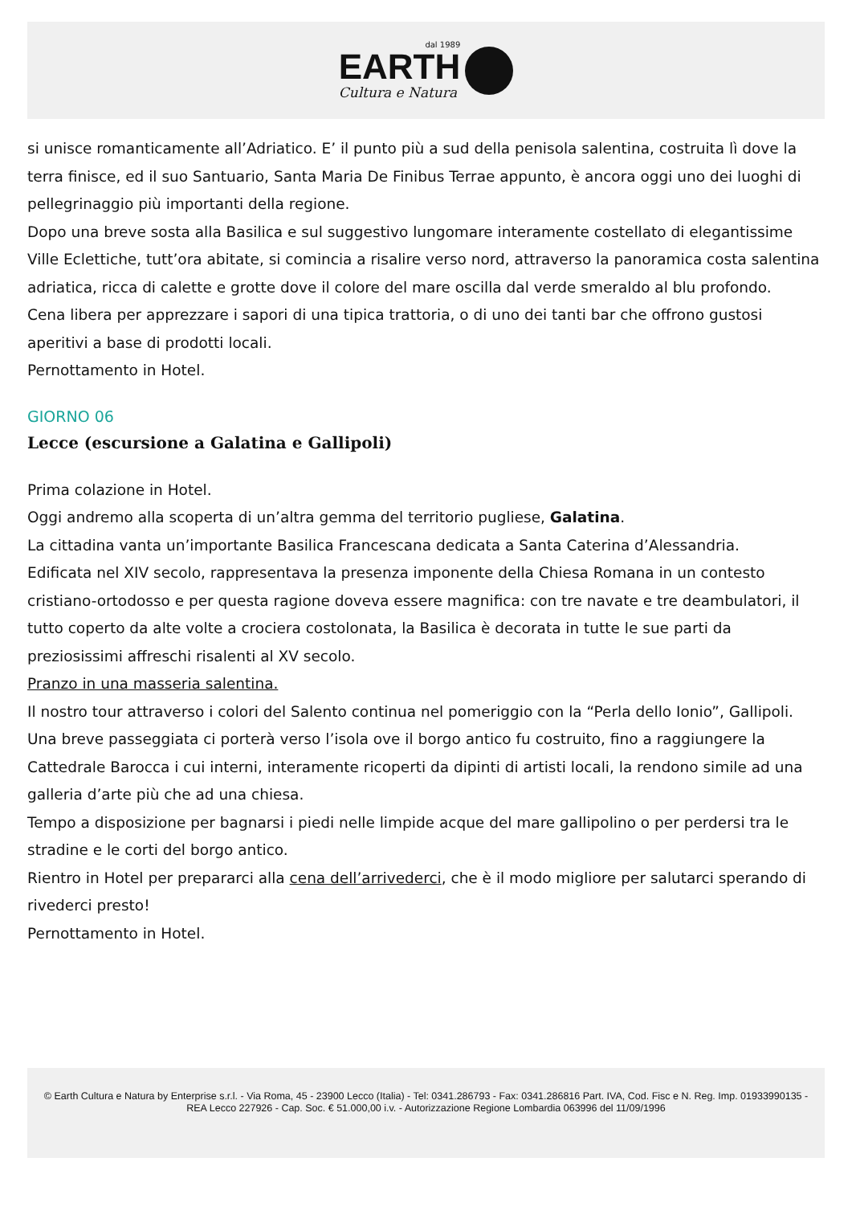dal 1989
EARTH
Cultura e Natura
si unisce romanticamente all’Adriatico. E’ il punto più a sud della penisola salentina, costruita lì dove la terra finisce, ed il suo Santuario, Santa Maria De Finibus Terrae appunto, è ancora oggi uno dei luoghi di pellegrinaggio più importanti della regione.
Dopo una breve sosta alla Basilica e sul suggestivo lungomare interamente costellato di elegantissime Ville Eclettiche, tutt’ora abitate, si comincia a risalire verso nord, attraverso la panoramica costa salentina adriatica, ricca di calette e grotte dove il colore del mare oscilla dal verde smeraldo al blu profondo.
Cena libera per apprezzare i sapori di una tipica trattoria, o di uno dei tanti bar che offrono gustosi aperitivi a base di prodotti locali.
Pernottamento in Hotel.
GIORNO 06
Lecce (escursione a Galatina e Gallipoli)
Prima colazione in Hotel.
Oggi andremo alla scoperta di un’altra gemma del territorio pugliese, Galatina.
La cittadina vanta un’importante Basilica Francescana dedicata a Santa Caterina d’Alessandria.
Edificata nel XIV secolo, rappresentava la presenza imponente della Chiesa Romana in un contesto cristiano-ortodosso e per questa ragione doveva essere magnifica: con tre navate e tre deambulatori, il tutto coperto da alte volte a crociera costolonata, la Basilica è decorata in tutte le sue parti da preziosissimi affreschi risalenti al XV secolo.
Pranzo in una masseria salentina.
Il nostro tour attraverso i colori del Salento continua nel pomeriggio con la “Perla dello Ionio”, Gallipoli. Una breve passeggiata ci porterà verso l’isola ove il borgo antico fu costruito, fino a raggiungere la Cattedrale Barocca i cui interni, interamente ricoperti da dipinti di artisti locali, la rendono simile ad una galleria d’arte più che ad una chiesa.
Tempo a disposizione per bagnarsi i piedi nelle limpide acque del mare gallipolino o per perdersi tra le stradine e le corti del borgo antico.
Rientro in Hotel per prepararci alla cena dell’arrivederci, che è il modo migliore per salutarci sperando di rivederci presto!
Pernottamento in Hotel.
© Earth Cultura e Natura by Enterprise s.r.l. - Via Roma, 45 - 23900 Lecco (Italia) - Tel: 0341.286793 - Fax: 0341.286816 Part. IVA, Cod. Fisc e N. Reg. Imp. 01933990135 - REA Lecco 227926 - Cap. Soc. € 51.000,00 i.v. - Autorizzazione Regione Lombardia 063996 del 11/09/1996